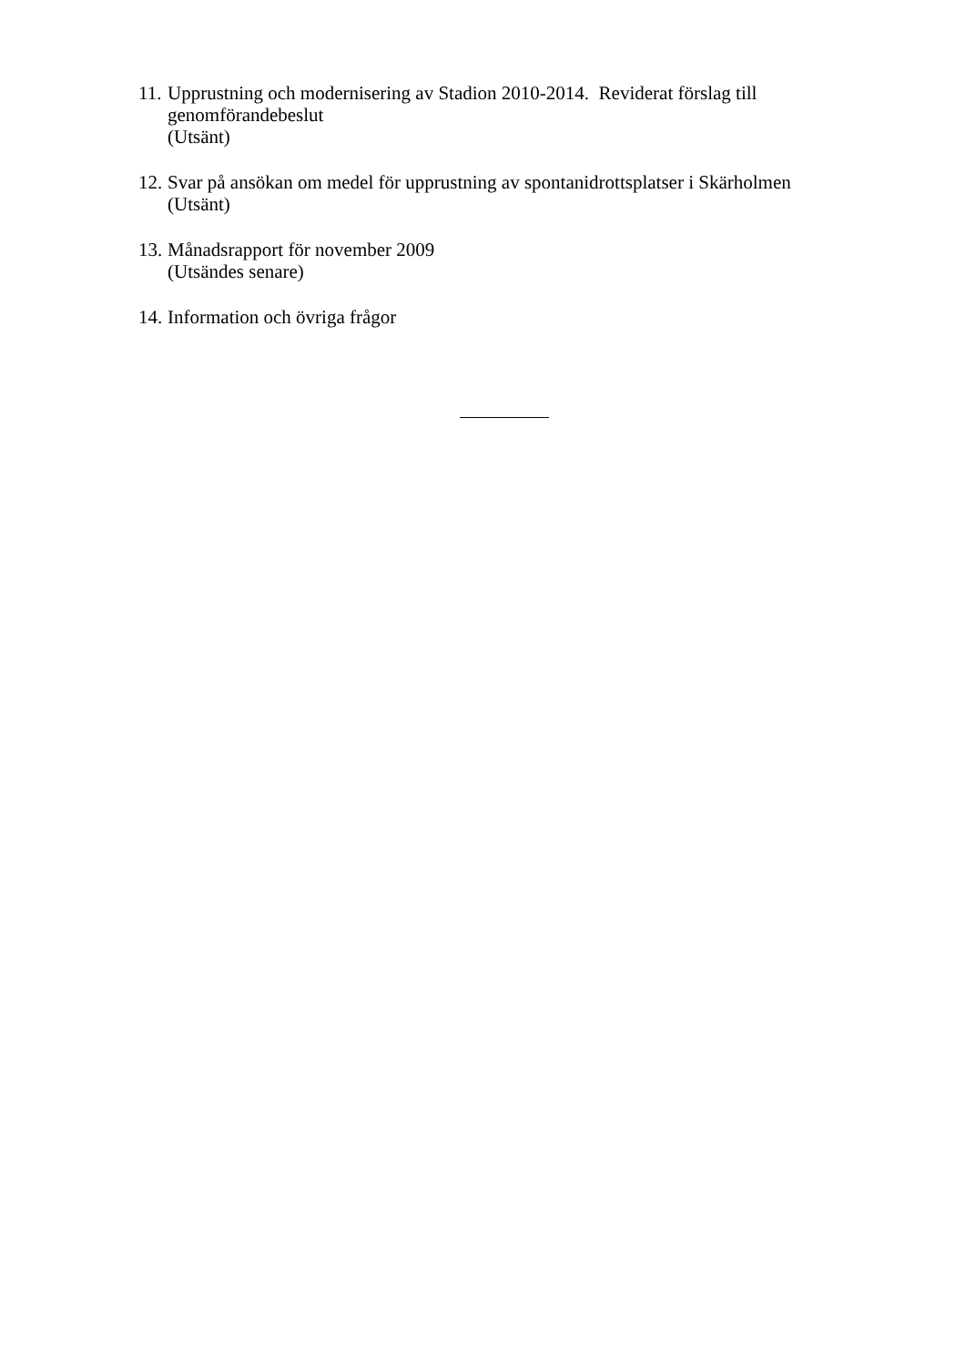11.
Upprustning och modernisering av Stadion 2010-2014. Reviderat förslag till genomförandebeslut
(Utsänt)
12.
Svar på ansökan om medel för upprustning av spontanidrottsplatser i Skärholmen
(Utsänt)
13.
Månadsrapport för november 2009
(Utsändes senare)
14.
Information och övriga frågor